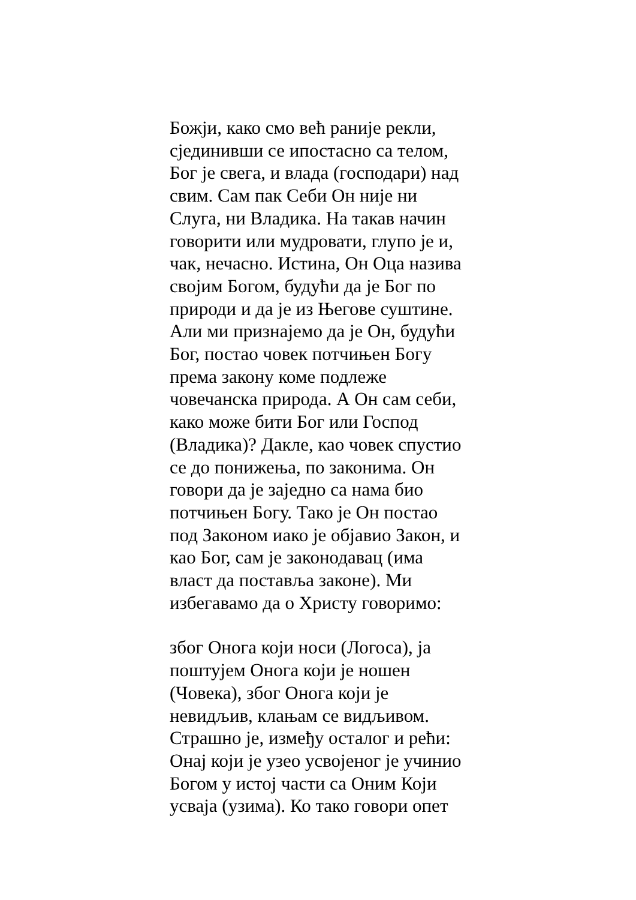Божји, како смо већ раније рекли,
сјединивши се ипостасно са телом,
Бог је свега, и влада (господари) над
свим. Сам пак Себи Он није ни
Слуга, ни Владика. На такав начин
говорити или мудровати, глупо је и,
чак, нечасно. Истина, Он Оца назива
својим Богом, будући да је Бог по
природи и да је из Његове суштине.
Али ми признајемо да је Он, будући
Бог, постао човек потчињен Богу
према закону коме подлеже
човечанска природа. А Он сам себи,
како може бити Бог или Господ
(Владика)? Дакле, као човек спустио
се до понижења, по законима. Он
говори да је заједно са нама био
потчињен Богу. Тако је Он постао
под Законом иако је објавио Закон, и
као Бог, сам је законодавац (има
власт да поставља законе). Ми
избегавамо да о Христу говоримо:
због Онога који носи (Логоса), ја
поштујем Онога који је ношен
(Човека), због Онога који је
невидљив, клањам се видљивом.
Страшно је, између осталог и рећи:
Онај који је узео усвојеног је учинио
Богом у истој части са Оним Који
усваја (узима). Ко тако говори опет